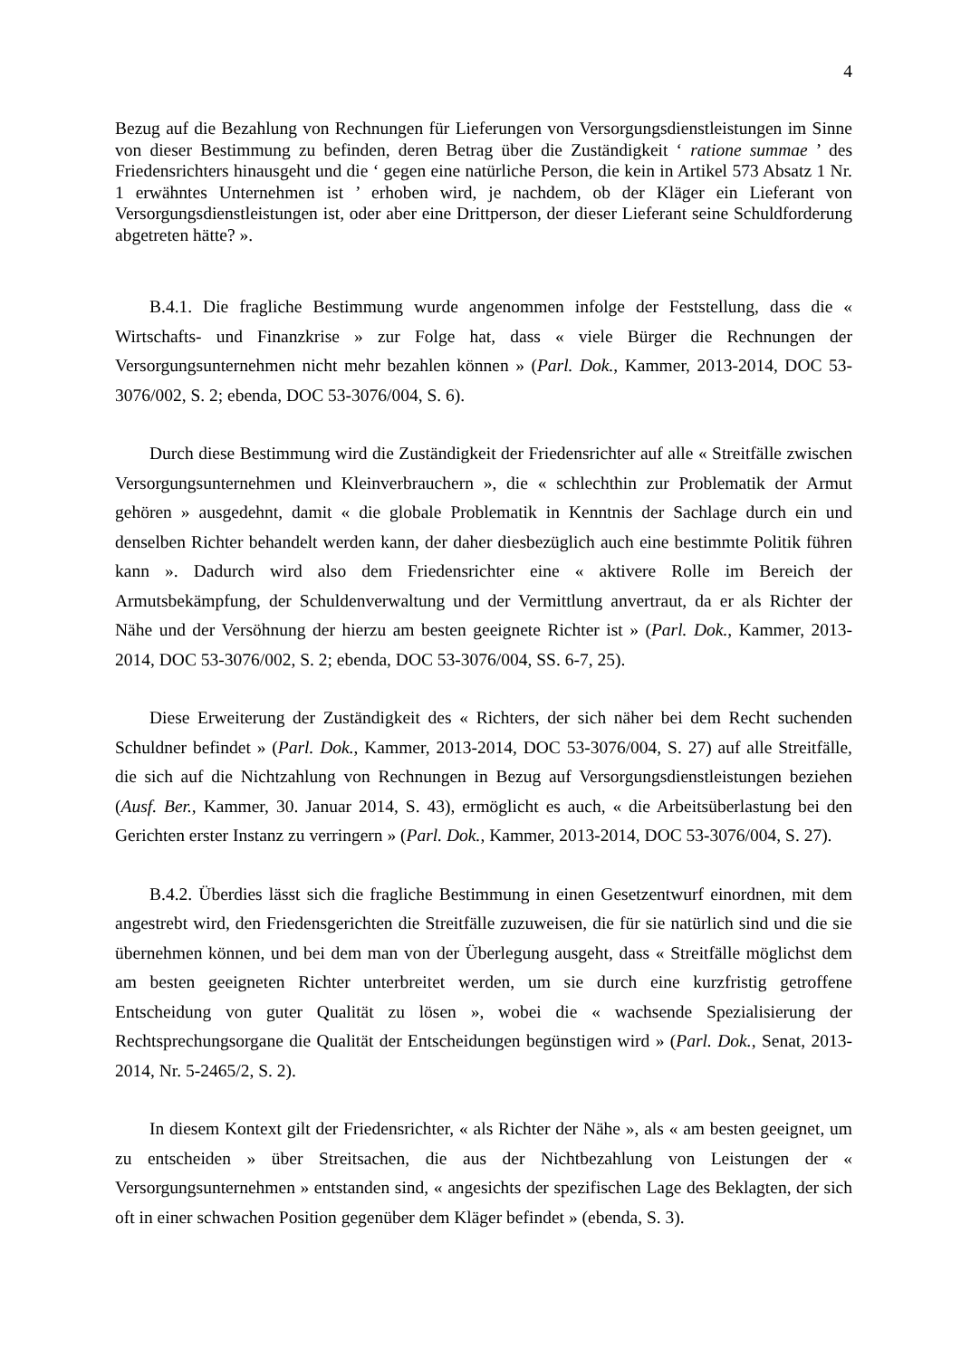4
Bezug auf die Bezahlung von Rechnungen für Lieferungen von Versorgungsdienstleistungen im Sinne von dieser Bestimmung zu befinden, deren Betrag über die Zuständigkeit ‘ ratione summae ’ des Friedensrichters hinausgeht und die ‘ gegen eine natürliche Person, die kein in Artikel 573 Absatz 1 Nr. 1 erwähntes Unternehmen ist ’ erhoben wird, je nachdem, ob der Kläger ein Lieferant von Versorgungsdienstleistungen ist, oder aber eine Drittperson, der dieser Lieferant seine Schuldforderung abgetreten hätte? ».
B.4.1. Die fragliche Bestimmung wurde angenommen infolge der Feststellung, dass die « Wirtschafts- und Finanzkrise » zur Folge hat, dass « viele Bürger die Rechnungen der Versorgungsunternehmen nicht mehr bezahlen können » (Parl. Dok., Kammer, 2013-2014, DOC 53-3076/002, S. 2; ebenda, DOC 53-3076/004, S. 6).
Durch diese Bestimmung wird die Zuständigkeit der Friedensrichter auf alle « Streitfälle zwischen Versorgungsunternehmen und Kleinverbrauchern », die « schlechthin zur Problematik der Armut gehören » ausgedehnt, damit « die globale Problematik in Kenntnis der Sachlage durch ein und denselben Richter behandelt werden kann, der daher diesbezüglich auch eine bestimmte Politik führen kann ». Dadurch wird also dem Friedensrichter eine « aktivere Rolle im Bereich der Armutsbekämpfung, der Schuldenverwaltung und der Vermittlung anvertraut, da er als Richter der Nähe und der Versöhnung der hierzu am besten geeignete Richter ist » (Parl. Dok., Kammer, 2013-2014, DOC 53-3076/002, S. 2; ebenda, DOC 53-3076/004, SS. 6-7, 25).
Diese Erweiterung der Zuständigkeit des « Richters, der sich näher bei dem Recht suchenden Schuldner befindet » (Parl. Dok., Kammer, 2013-2014, DOC 53-3076/004, S. 27) auf alle Streitfälle, die sich auf die Nichtzahlung von Rechnungen in Bezug auf Versorgungsdienstleistungen beziehen (Ausf. Ber., Kammer, 30. Januar 2014, S. 43), ermöglicht es auch, « die Arbeitsüberlastung bei den Gerichten erster Instanz zu verringern » (Parl. Dok., Kammer, 2013-2014, DOC 53-3076/004, S. 27).
B.4.2. Überdies lässt sich die fragliche Bestimmung in einen Gesetzentwurf einordnen, mit dem angestrebt wird, den Friedensgerichten die Streitfälle zuzuweisen, die für sie natürlich sind und die sie übernehmen können, und bei dem man von der Überlegung ausgeht, dass « Streitfälle möglichst dem am besten geeigneten Richter unterbreitet werden, um sie durch eine kurzfristig getroffene Entscheidung von guter Qualität zu lösen », wobei die « wachsende Spezialisierung der Rechtsprechungsorgane die Qualität der Entscheidungen begünstigen wird » (Parl. Dok., Senat, 2013-2014, Nr. 5-2465/2, S. 2).
In diesem Kontext gilt der Friedensrichter, « als Richter der Nähe », als « am besten geeignet, um zu entscheiden » über Streitsachen, die aus der Nichtbezahlung von Leistungen der « Versorgungsunternehmen » entstanden sind, « angesichts der spezifischen Lage des Beklagten, der sich oft in einer schwachen Position gegenüber dem Kläger befindet » (ebenda, S. 3).